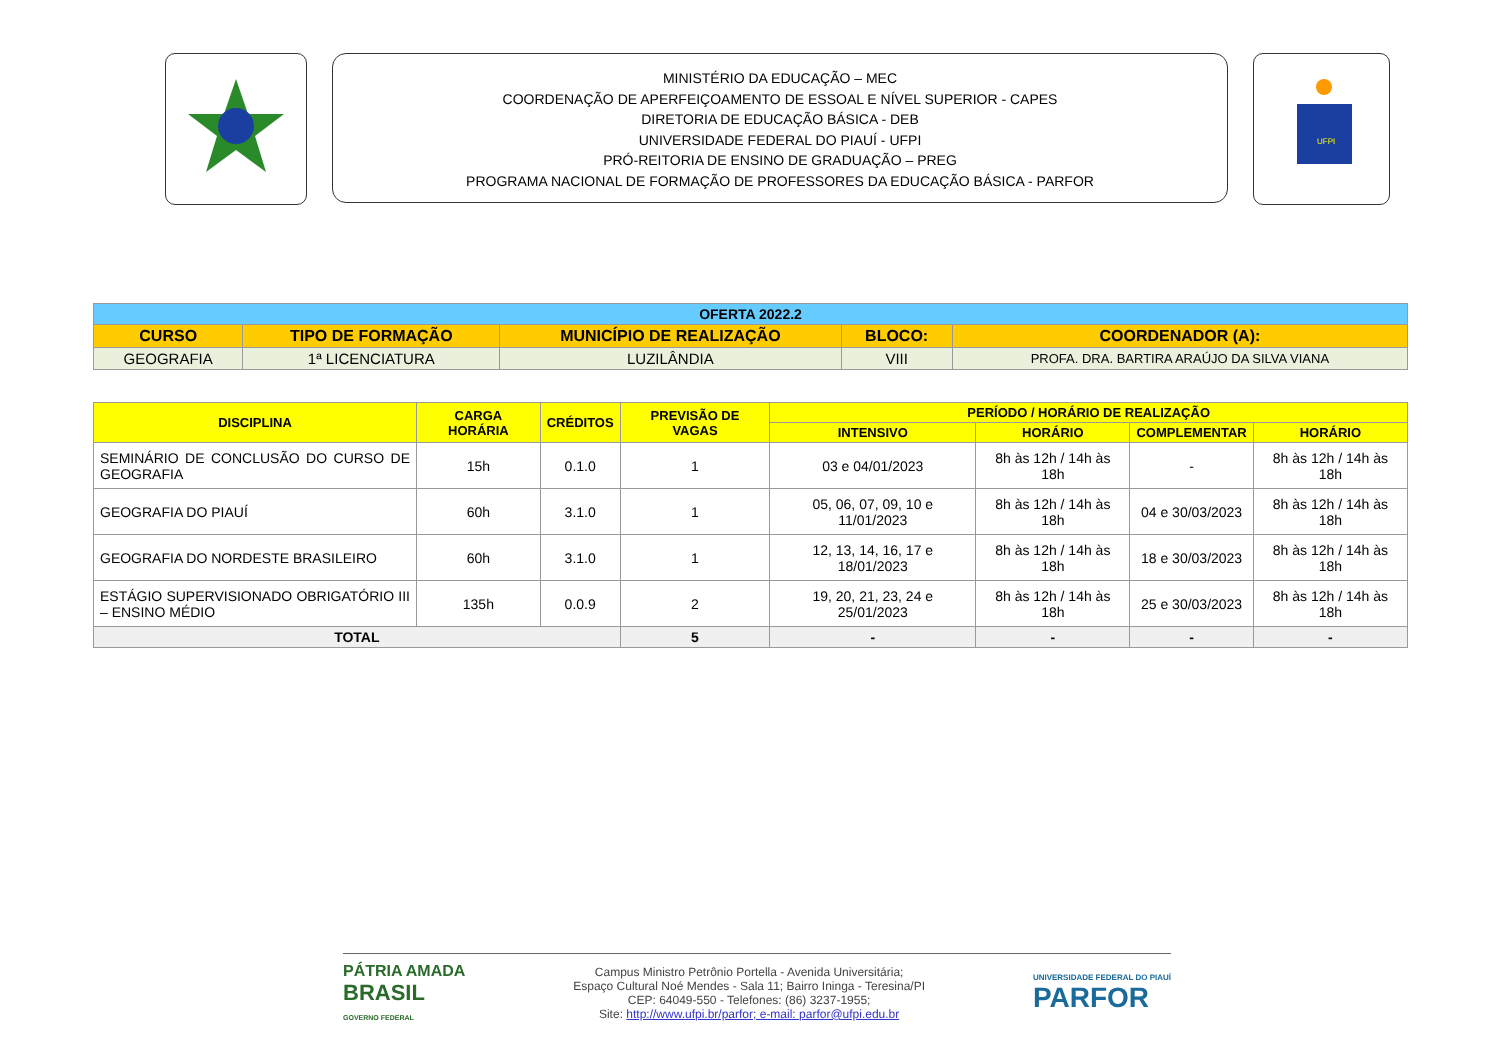MINISTÉRIO DA EDUCAÇÃO – MEC
COORDENAÇÃO DE APERFEIÇOAMENTO DE ESSOAL E NÍVEL SUPERIOR - CAPES
DIRETORIA DE EDUCAÇÃO BÁSICA - DEB
UNIVERSIDADE FEDERAL DO PIAUÍ - UFPI
PRÓ-REITORIA DE ENSINO DE GRADUAÇÃO – PREG
PROGRAMA NACIONAL DE FORMAÇÃO DE PROFESSORES DA EDUCAÇÃO BÁSICA - PARFOR
UFPI
| OFERTA 2022.2 | | | | |
| --- | --- | --- | --- | --- |
| CURSO | TIPO DE FORMAÇÃO | MUNICÍPIO DE REALIZAÇÃO | BLOCO: | COORDENADOR (A): |
| GEOGRAFIA | 1ª LICENCIATURA | LUZILÂNDIA | VIII | PROFA. DRA. BARTIRA ARAÚJO DA SILVA VIANA |
| DISCIPLINA | CARGA HORÁRIA | CRÉDITOS | PREVISÃO DE VAGAS | PERÍODO / HORÁRIO DE REALIZAÇÃO | | | |
| --- | --- | --- | --- | --- | --- | --- | --- |
| | | | | INTENSIVO | HORÁRIO | COMPLEMENTAR | HORÁRIO |
| SEMINÁRIO DE CONCLUSÃO DO CURSO DE GEOGRAFIA | 15h | 0.1.0 | 1 | 03 e 04/01/2023 | 8h às 12h / 14h às 18h | - | 8h às 12h / 14h às 18h |
| GEOGRAFIA DO PIAUÍ | 60h | 3.1.0 | 1 | 05, 06, 07, 09, 10 e 11/01/2023 | 8h às 12h / 14h às 18h | 04 e 30/03/2023 | 8h às 12h / 14h às 18h |
| GEOGRAFIA DO NORDESTE BRASILEIRO | 60h | 3.1.0 | 1 | 12, 13, 14, 16, 17 e 18/01/2023 | 8h às 12h / 14h às 18h | 18 e 30/03/2023 | 8h às 12h / 14h às 18h |
| ESTÁGIO SUPERVISIONADO OBRIGATÓRIO III – ENSINO MÉDIO | 135h | 0.0.9 | 2 | 19, 20, 21, 23, 24 e 25/01/2023 | 8h às 12h / 14h às 18h | 25 e 30/03/2023 | 8h às 12h / 14h às 18h |
| TOTAL | | | 5 | - | - | - | - |
PÁTRIA AMADA
BRASIL
GOVERNO FEDERAL
Campus Ministro Petrônio Portella - Avenida Universitária;
Espaço Cultural Noé Mendes - Sala 11; Bairro Ininga - Teresina/PI
CEP: 64049-550 - Telefones: (86) 3237-1955;
Site: http://www.ufpi.br/parfor; e-mail: parfor@ufpi.edu.br
UNIVERSIDADE FEDERAL DO PIAUÍ
PARFOR